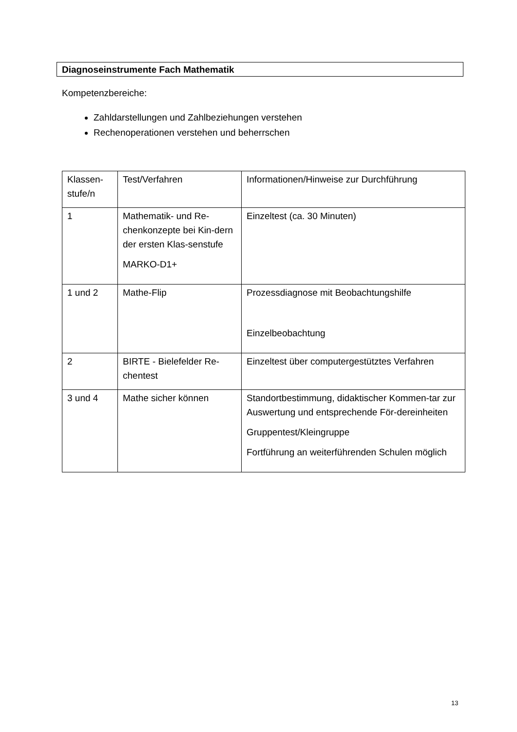Diagnoseinstrumente Fach Mathematik
Kompetenzbereiche:
Zahldarstellungen und Zahlbeziehungen verstehen
Rechenoperationen verstehen und beherrschen
| Klassen- stufe/n | Test/Verfahren | Informationen/Hinweise zur Durchführung |
| 1 | Mathematik- und Re-chenkonzepte bei Kin-dern der ersten Klas-senstufe MARKO-D1+ | Einzeltest (ca. 30 Minuten) |
| 1 und 2 | Mathe-Flip | Prozessdiagnose mit Beobachtungshilfe Einzelbeobachtung |
| 2 | BIRTE - Bielefelder Re-chentest | Einzeltest über computergestütztes Verfahren |
| 3 und 4 | Mathe sicher können | Standortbestimmung, didaktischer Kommen-tar zur Auswertung und entsprechende För-dereinheiten Gruppentest/Kleingruppe Fortführung an weiterführenden Schulen möglich |
13